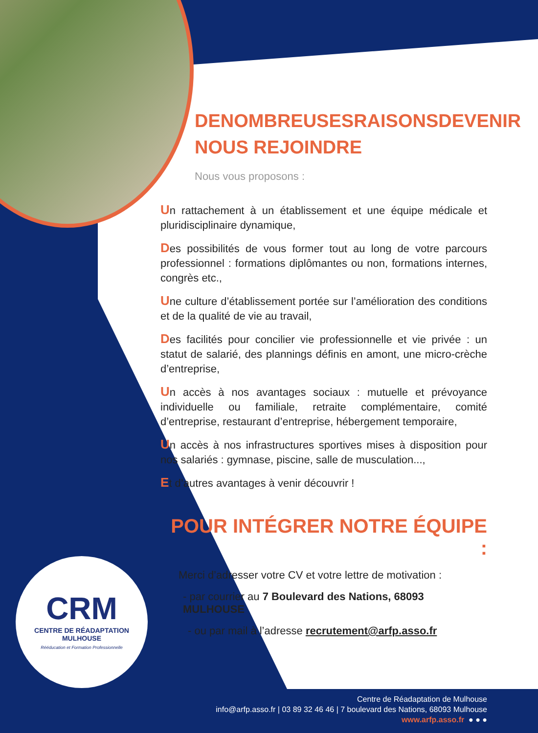DENOMBREUSESRAISONSDEVENIR
NOUS REJOINDRE
Nous vous proposons :
Un rattachement à un établissement et une équipe médicale et pluridisciplinaire dynamique,
Des possibilités de vous former tout au long de votre parcours professionnel : formations diplômantes ou non, formations internes, congrès etc.,
Une culture d’établissement portée sur l’amélioration des conditions et de la qualité de vie au travail,
Des facilités pour concilier vie professionnelle et vie privée : un statut de salarié, des plannings définis en amont, une micro-crèche d’entreprise,
Un accès à nos avantages sociaux : mutuelle et prévoyance individuelle ou familiale, retraite complémentaire, comité d’entreprise, restaurant d’entreprise, hébergement temporaire,
Un accès à nos infrastructures sportives mises à disposition pour nos salariés : gymnase, piscine, salle de musculation...,
Et d’autres avantages à venir découvrir !
POUR INTÉGRER NOTRE ÉQUIPE :
Merci d’adresser votre CV et votre lettre de motivation :
- par courrier au 7 Boulevard des Nations, 68093 MULHOUSE
- ou par mail à l’adresse recrutement@arfp.asso.fr
CRM
CENTRE DE RÉADAPTATION
MULHOUSE
Rééducation et Formation Professionnelle
Centre de Réadaptation de Mulhouse
info@arfp.asso.fr | 03 89 32 46 46 | 7 boulevard des Nations, 68093 Mulhouse
www.arfp.asso.fr ● ● ●